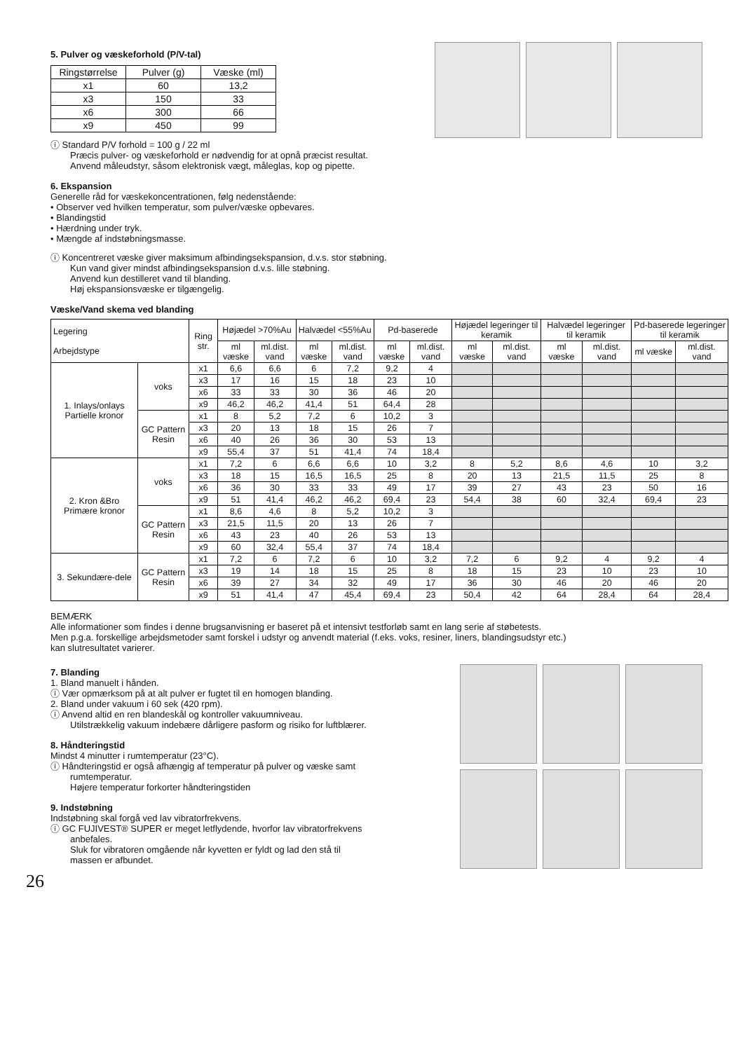5. Pulver og væskeforhold (P/V-tal)
| Ringstørrelse | Pulver (g) | Væske (ml) |
| --- | --- | --- |
| x1 | 60 | 13,2 |
| x3 | 150 | 33 |
| x6 | 300 | 66 |
| x9 | 450 | 99 |
ⓘ Standard P/V forhold = 100 g / 22 ml
Præcis pulver- og væskeforhold er nødvendig for at opnå præcist resultat.
Anvend måleudstyr, såsom elektronisk vægt, måleglas, kop og pipette.
6. Ekspansion
Generelle råd for væskekoncentrationen, følg nedenstående:
• Observer ved hvilken temperatur, som pulver/væske opbevares.
• Blandingstid
• Hærdning under tryk.
• Mængde af indstøbningsmasse.
ⓘ Koncentreret væske giver maksimum afbindingsekspansion, d.v.s. stor støbning.
Kun vand giver mindst afbindingsekspansion d.v.s. lille støbning.
Anvend kun destilleret vand til blanding.
Høj ekspansionsvæske er tilgængelig.
Væske/Vand skema ved blanding
| Legering Arbejdstype | | Ring str. | Højædel >70%Au | | Halvædel <55%Au | | Pd-baserede | | Højædel legeringer til keramik | | Halvædel legeringer til keramik | | Pd-baserede legeringer til keramik | |
| --- | --- | --- | --- | --- | --- | --- | --- | --- | --- | --- | --- | --- | --- | --- |
| | | | ml væske | ml.dist. vand | ml væske | ml.dist. vand | ml væske | ml.dist. vand | ml væske | ml.dist. vand | ml væske | ml.dist. vand | ml væske | ml.dist. vand |
| 1. Inlays/onlays Partielle kronor | voks | x1 | 6,6 | 6,6 | 6 | 7,2 | 9,2 | 4 | | | | | | |
| | | x3 | 17 | 16 | 15 | 18 | 23 | 10 | | | | | | |
| | | x6 | 33 | 33 | 30 | 36 | 46 | 20 | | | | | | |
| | | x9 | 46,2 | 46,2 | 41,4 | 51 | 64,4 | 28 | | | | | | |
| | GC Pattern Resin | x1 | 8 | 5,2 | 7,2 | 6 | 10,2 | 3 | | | | | | |
| | | x3 | 20 | 13 | 18 | 15 | 26 | 7 | | | | | | |
| | | x6 | 40 | 26 | 36 | 30 | 53 | 13 | | | | | | |
| | | x9 | 55,4 | 37 | 51 | 41,4 | 74 | 18,4 | | | | | | |
| 2. Kron &Bro Primære kronor | voks | x1 | 7,2 | 6 | 6,6 | 6,6 | 10 | 3,2 | 8 | 5,2 | 8,6 | 4,6 | 10 | 3,2 |
| | | x3 | 18 | 15 | 16,5 | 16,5 | 25 | 8 | 20 | 13 | 21,5 | 11,5 | 25 | 8 |
| | | x6 | 36 | 30 | 33 | 33 | 49 | 17 | 39 | 27 | 43 | 23 | 50 | 16 |
| | | x9 | 51 | 41,4 | 46,2 | 46,2 | 69,4 | 23 | 54,4 | 38 | 60 | 32,4 | 69,4 | 23 |
| | GC Pattern Resin | x1 | 8,6 | 4,6 | 8 | 5,2 | 10,2 | 3 | | | | | | |
| | | x3 | 21,5 | 11,5 | 20 | 13 | 26 | 7 | | | | | | |
| | | x6 | 43 | 23 | 40 | 26 | 53 | 13 | | | | | | |
| | | x9 | 60 | 32,4 | 55,4 | 37 | 74 | 18,4 | | | | | | |
| 3. Sekundære-dele | GC Pattern Resin | x1 | 7,2 | 6 | 7,2 | 6 | 10 | 3,2 | 7,2 | 6 | 9,2 | 4 | 9,2 | 4 |
| | | x3 | 19 | 14 | 18 | 15 | 25 | 8 | 18 | 15 | 23 | 10 | 23 | 10 |
| | | x6 | 39 | 27 | 34 | 32 | 49 | 17 | 36 | 30 | 46 | 20 | 46 | 20 |
| | | x9 | 51 | 41,4 | 47 | 45,4 | 69,4 | 23 | 50,4 | 42 | 64 | 28,4 | 64 | 28,4 |
BEMÆRK
Alle informationer som findes i denne brugsanvisning er baseret på et intensivt testforløb samt en lang serie af støbetests.
Men p.g.a. forskellige arbejdsmetoder samt forskel i udstyr og anvendt material (f.eks. voks, resiner, liners, blandingsudstyr etc.)
kan slutresultatet varierer.
7. Blanding
1. Bland manuelt i hånden.
ⓘ Vær opmærksom på at alt pulver er fugtet til en homogen blanding.
2. Bland under vakuum i 60 sek (420 rpm).
ⓘ Anvend altid en ren blandeskål og kontroller vakuumniveau.
Utilstrækkelig vakuum indebære dårligere pasform og risiko for luftblærer.
8. Håndteringstid
Mindst 4 minutter i rumtemperatur (23°C).
ⓘ Håndteringstid er også afhængig af temperatur på pulver og væske samt
rumtemperatur.
Højere temperatur forkorter håndteringstiden
9. Indstøbning
Indstøbning skal forgå ved lav vibratorfrekvens.
ⓘ GC FUJIVEST® SUPER er meget letflydende, hvorfor lav vibratorfrekvens
anbefales.
Sluk for vibratoren omgående når kyvetten er fyldt og lad den stå til
massen er afbundet.
26